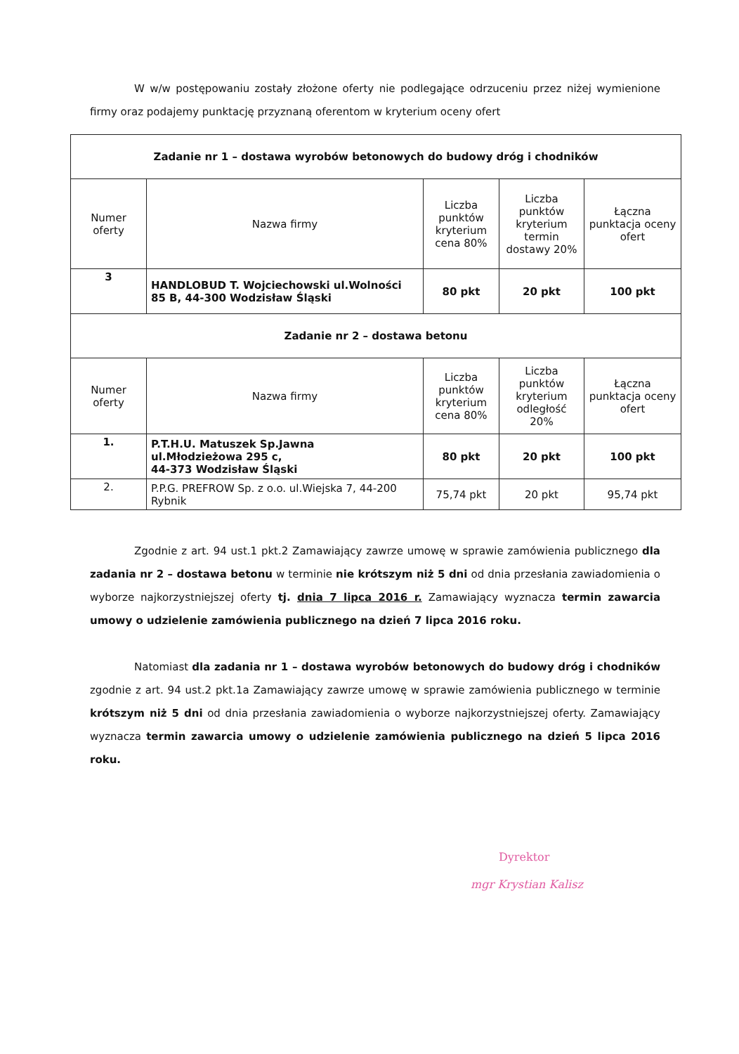W w/w postępowaniu zostały złożone oferty nie podlegające odrzuceniu przez niżej wymienione firmy oraz podajemy punktację przyznaną oferentom w kryterium oceny ofert
| Zadanie nr 1 – dostawa wyrobów betonowych do budowy dróg i chodników | | | | |
| --- | --- | --- | --- | --- |
| Numer oferty | Nazwa firmy | Liczba punktów kryterium cena 80% | Liczba punktów kryterium termin dostawy 20% | Łączna punktacja oceny ofert |
| 3 | HANDLOBUD T. Wojciechowski ul.Wolności 85 B, 44-300 Wodzisław Śląski | 80 pkt | 20 pkt | 100 pkt |
| Zadanie nr 2 – dostawa betonu | | | | |
| Numer oferty | Nazwa firmy | Liczba punktów kryterium cena 80% | Liczba punktów kryterium odległość 20% | Łączna punktacja oceny ofert |
| 1. | P.T.H.U. Matuszek Sp.Jawna ul.Młodzieżowa 295 c, 44-373 Wodzisław Śląski | 80 pkt | 20 pkt | 100 pkt |
| 2. | P.P.G. PREFROW Sp. z o.o. ul.Wiejska 7, 44-200 Rybnik | 75,74 pkt | 20 pkt | 95,74 pkt |
Zgodnie z art. 94 ust.1 pkt.2 Zamawiający zawrze umowę w sprawie zamówienia publicznego dla zadania nr 2 – dostawa betonu w terminie nie krótszym niż 5 dni od dnia przesłania zawiadomienia o wyborze najkorzystniejszej oferty tj. dnia 7 lipca 2016 r. Zamawiający wyznacza termin zawarcia umowy o udzielenie zamówienia publicznego na dzień 7 lipca 2016 roku.
Natomiast dla zadania nr 1 – dostawa wyrobów betonowych do budowy dróg i chodników zgodnie z art. 94 ust.2 pkt.1a Zamawiający zawrze umowę w sprawie zamówienia publicznego w terminie krótszym niż 5 dni od dnia przesłania zawiadomienia o wyborze najkorzystniejszej oferty. Zamawiający wyznacza termin zawarcia umowy o udzielenie zamówienia publicznego na dzień 5 lipca 2016 roku.
Dyrektor
mgr Krystian Kalisz